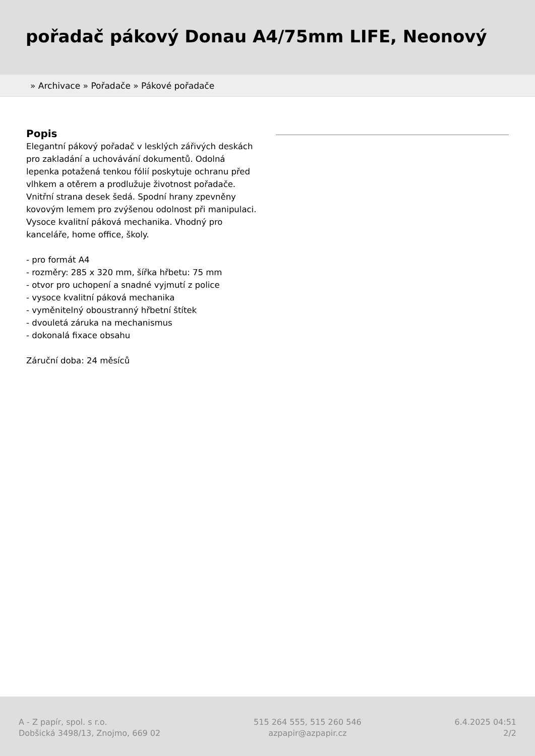pořadač pákový Donau A4/75mm LIFE, Neonový
» Archivace » Pořadače » Pákové pořadače
Popis
Elegantní pákový pořadač v lesklých zářivých deskách pro zakladání a uchovávání dokumentů. Odolná lepenka potažená tenkou fólií poskytuje ochranu před vlhkem a otěrem a prodlužuje životnost pořadače. Vnitřní strana desek šedá. Spodní hrany zpevněny kovovým lemem pro zvýšenou odolnost při manipulaci. Vysoce kvalitní páková mechanika. Vhodný pro kanceláře, home office, školy.
- pro formát A4
- rozměry: 285 x 320 mm, šířka hřbetu: 75 mm
- otvor pro uchopení a snadné vyjmutí z police
- vysoce kvalitní páková mechanika
- vyměnitelný oboustranný hřbetní štítek
- dvouletá záruka na mechanismus
- dokonalá fixace obsahu
Záruční doba: 24 měsíců
A - Z papír, spol. s r.o.
Dobšická 3498/13, Znojmo, 669 02
515 264 555, 515 260 546
azpapir@azpapir.cz
6.4.2025 04:51
2/2